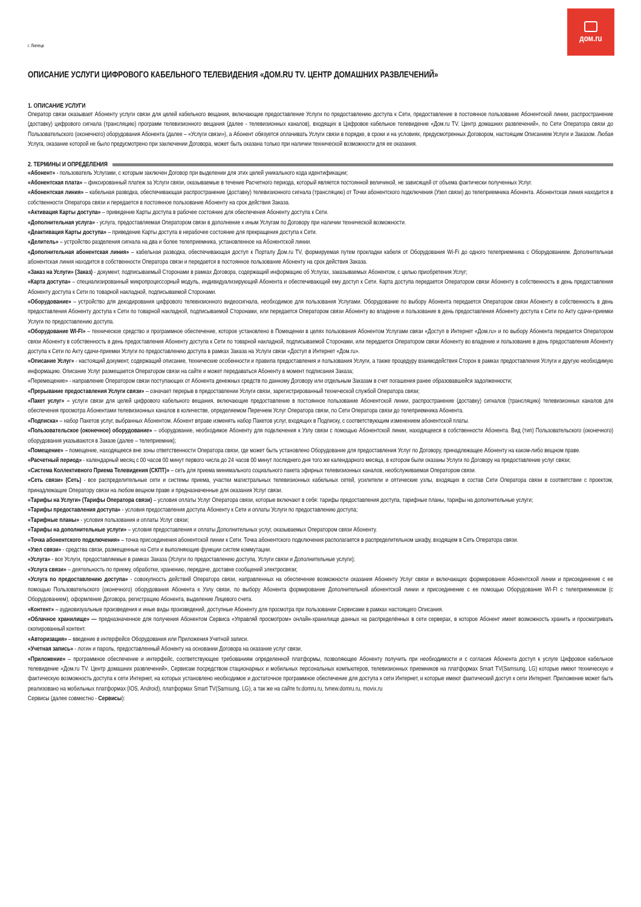г. Липецк
дом.ru
ОПИСАНИЕ УСЛУГИ ЦИФРОВОГО КАБЕЛЬНОГО ТЕЛЕВИДЕНИЯ «ДОМ.RU TV. ЦЕНТР ДОМАШНИХ РАЗВЛЕЧЕНИЙ»
1. ОПИСАНИЕ УСЛУГИ
Оператор связи оказывает Абоненту услуги связи для целей кабельного вещания, включающие предоставление Услуги по предоставлению доступа к Сети, предоставление в постоянное пользование Абонентской линии, распространение (доставку) цифрового сигнала (трансляцию) программ телевизионного вещания (далее - телевизионных каналов), входящих в Цифровое кабельное телевидение «Дом.ru TV. Центр домашних развлечений», по Сети Оператора связи до Пользовательского (оконечного) оборудования Абонента (далее – «Услуги связи»), а Абонент обязуется оплачивать Услуги связи в порядке, в сроки и на условиях, предусмотренных Договором, настоящим Описанием Услуги и Заказом. Любая Услуга, оказание которой не было предусмотрено при заключении Договора, может быть оказана только при наличии технической возможности для ее оказания.
2. ТЕРМИНЫ И ОПРЕДЕЛЕНИЯ
«Абонент» - пользователь Услугами, с которым заключен Договор при выделении для этих целей уникального кода идентификации;
«Абонентская плата» – фиксированный платеж за Услуги связи, оказываемые в течение Расчетного периода, который является постоянной величиной, не зависящей от объема фактически полученных Услуг.
«Абонентская линия» – кабельная разводка, обеспечивающая распространение (доставку) телевизионного сигнала (трансляцию) от Точки абонентского подключения (Узел связи) до телеприемника Абонента. Абонентская линия находится в собственности Оператора связи и передается в постоянное пользование Абоненту на срок действия Заказа.
«Активация Карты доступа» – приведение Карты доступа в рабочее состояние для обеспечения Абоненту доступа к Сети.
«Дополнительная услуга» - услуга, предоставляемая Оператором связи в дополнение к иным Услугам по Договору при наличии технической возможности.
«Деактивация Карты доступа» – приведение Карты доступа в нерабочее состояние для прекращения доступа к Сети.
«Делитель» – устройство разделения сигнала на два и более телеприемника, установленное на Абонентской линии.
«Дополнительная абонентская линия» – кабельная разводка, обеспечивающая доступ к Порталу Дом.ru TV, формируемая путем прокладки кабеля от Оборудования Wi-Fi до одного телеприемника с Оборудованием. Дополнительная абонентская линия находится в собственности Оператора связи и передается в постоянное пользование Абоненту на срок действия Заказа.
«Заказ на Услуги» (Заказ) - документ, подписываемый Сторонами в рамках Договора, содержащий информацию об Услугах, заказываемых Абонентом, с целью приобретения Услуг;
«Карта доступа» – специализированный микропроцессорный модуль, индивидуализирующий Абонента и обеспечивающий ему доступ к Сети. Карта доступа передается Оператором связи Абоненту в собственность в день предоставления Абоненту доступа к Сети по товарной накладной, подписываемой Сторонами.
«Оборудование» – устройство для декодирования цифрового телевизионного видеосигнала, необходимое для пользования Услугами. Оборудование по выбору Абонента передается Оператором связи Абоненту в собственность в день предоставления Абоненту доступа к Сети по товарной накладной, подписываемой Сторонами, или передается Оператором связи Абоненту во владение и пользование в день предоставления Абоненту доступа к Сети по Акту сдачи-приемки Услуги по предоставлению доступа.
«Оборудование WI-FI» – техническое средство и программное обеспечение, которое установлено в Помещении в целях пользования Абонентом Услугами связи «Доступ в Интернет «Дом.ru» и по выбору Абонента передается Оператором связи Абоненту в собственность в день предоставления Абоненту доступа к Сети по товарной накладной, подписываемой Сторонами, или передается Оператором связи Абоненту во владение и пользование в день предоставления Абоненту доступа к Сети по Акту сдачи-приемки Услуги по предоставлению доступа в рамках Заказа на Услуги связи «Доступ в Интернет «Дом.ru».
«Описание Услуг» - настоящий документ, содержащий описание, технические особенности и правила предоставления и пользования Услуги, а также процедуру взаимодействия Сторон в рамках предоставления Услуги и другую необходимую информацию. Описание Услуг размещается Оператором связи на сайте и может передаваться Абоненту в момент подписания Заказа;
«Перемещение» - направление Оператором связи поступающих от Абонента денежных средств по данному Договору или отдельным Заказам в счет погашения ранее образовавшейся задолженности;
«Прерывание предоставления Услуги связи» – означает перерыв в предоставлении Услуги связи, зарегистрированный технической службой Оператора связи;
«Пакет услуг» – услуги связи для целей цифрового кабельного вещания, включающие предоставление в постоянное пользование Абонентской линии, распространение (доставку) сигналов (трансляцию) телевизионных каналов для обеспечения просмотра Абонентами телевизионных каналов в количестве, определяемом Перечнем Услуг Оператора связи, по Сети Оператора связи до телеприемника Абонента.
«Подписка» – набор Пакетов услуг, выбранных Абонентом. Абонент вправе изменять набор Пакетов услуг, входящих в Подписку, с соответствующим изменением абонентской платы.
«Пользовательское (оконечное) оборудование» – оборудование, необходимое Абоненту для подключения к Узлу связи с помощью Абонентской линии, находящееся в собственности Абонента. Вид (тип) Пользовательского (оконечного) оборудования указываются в Заказе (далее – телеприемник);
«Помещение» – помещение, находящееся вне зоны ответственности Оператора связи, где может быть установлено Оборудование для предоставления Услуг по Договору, принадлежащее Абоненту на каком-либо вещном праве.
«Расчетный период» - календарный месяц с 00 часов 00 минут первого числа до 24 часов 00 минут последнего дня того же календарного месяца, в котором были оказаны Услуги по Договору на предоставление услуг связи;
«Система Коллективного Приема Телевидения (СКПТ)» – сеть для приема минимального социального пакета эфирных телевизионных каналов, необслуживаемая Оператором связи.
«Сеть связи» (Сеть) - все распределительные сети и системы приема, участки магистральных телевизионных кабельных сетей, усилители и оптические узлы, входящих в состав Сети Оператора связи в соответствии с проектом, принадлежащие Оператору связи на любом вещном праве и предназначенные для оказания Услуг связи.
«Тарифы на Услуги» (Тарифы Оператора связи) – условия оплаты Услуг Оператора связи, которые включают в себя: тарифы предоставления доступа, тарифные планы, тарифы на дополнительные услуги;
«Тарифы предоставления доступа» - условия предоставления доступа Абоненту к Сети и оплаты Услуги по предоставлению доступа;
«Тарифные планы» - условия пользования и оплаты Услуг связи;
«Тарифы на дополнительные услуги» – условия предоставления и оплаты Дополнительных услуг, оказываемых Оператором связи Абоненту.
«Точка абонентского подключения» – точка присоединения абонентской линии к Сети. Точка абонентского подключения располагается в распределительном шкафу, входящем в Сеть Оператора связи.
«Узел связи» - средства связи, размещенные на Сети и выполняющие функции систем коммутации.
«Услуга» - все Услуги, предоставляемые в рамках Заказа (Услуги по предоставлению доступа, Услуги связи и Дополнительные услуги);
«Услуга связи» – деятельность по приему, обработке, хранению, передаче, доставке сообщений электросвязи;
«Услуга по предоставлению доступа» - совокупность действий Оператора связи, направленных на обеспечение возможности оказания Абоненту Услуг связи и включающих формирование Абонентской линии и присоединение с ее помощью Пользовательского (оконечного) оборудования Абонента к Узлу связи, по выбору Абонента формирование Дополнительной абонентской линии и присоединение с ее помощью Оборудование WI-FI с телеприемником (с Оборудованием), оформление Договора, регистрацию Абонента, выделение Лицевого счета.
«Контент» – аудиовизуальные произведения и иные виды произведений, доступные Абоненту для просмотра при пользовании Сервисами в рамках настоящего Описания.
«Облачное хранилище» — предназначенное для получения Абонентом Сервиса «Управляй просмотром» онлайн-хранилище данных на распределённых в сети серверах, в которое Абонент имеет возможность хранить и просматривать скопированный контент.
«Авторизация» – введение в интерфейсе Оборудования или Приложения Учетной записи.
«Учетная запись» - логин и пароль, предоставленный Абоненту на основании Договора на оказание услуг связи.
«Приложение» – программное обеспечение и интерфейс, соответствующее требованиям определенной платформы, позволяющее Абоненту получить при необходимости и с согласия Абонента доступ к услуге Цифровое кабельное телевидение «Дом.ru TV. Центр домашних развлечений», Сервисам посредством стационарных и мобильных персональных компьютеров, телевизионных приемников на платформах Smart TV(Samsung, LG) которые имеют техническую и фактическую возможность доступа к сети Интернет, на которых установлено необходимое и достаточное программное обеспечение для доступа к сети Интернет, и которые имеют фактический доступ к сети Интернет. Приложение может быть реализовано на мобильных платформах (IOS, Android), платформах Smart TV(Samsung, LG), а так же на сайте tv.domru.ru, tvnew.domru.ru, movix.ru
Сервисы (далее совместно - Сервисы):